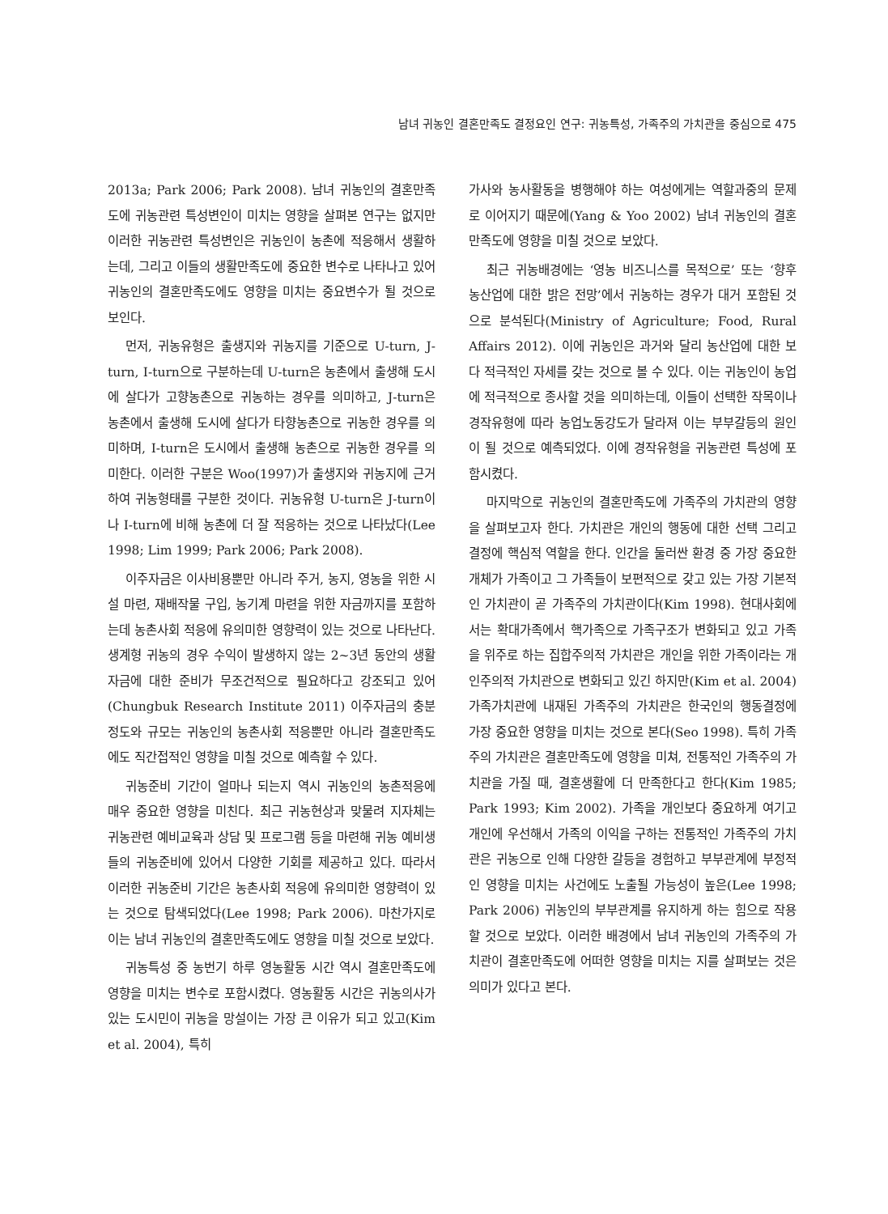남녀 귀농인 결혼만족도 결정요인 연구: 귀농특성, 가족주의 가치관을 중심으로 475
2013a; Park 2006; Park 2008). 남녀 귀농인의 결혼만족도에 귀농관련 특성변인이 미치는 영향을 살펴본 연구는 없지만 이러한 귀농관련 특성변인은 귀농인이 농촌에 적응해서 생활하는데, 그리고 이들의 생활만족도에 중요한 변수로 나타나고 있어 귀농인의 결혼만족도에도 영향을 미치는 중요변수가 될 것으로 보인다.
먼저, 귀농유형은 출생지와 귀농지를 기준으로 U-turn, J-turn, I-turn으로 구분하는데 U-turn은 농촌에서 출생해 도시에 살다가 고향농촌으로 귀농하는 경우를 의미하고, J-turn은 농촌에서 출생해 도시에 살다가 타향농촌으로 귀농한 경우를 의미하며, I-turn은 도시에서 출생해 농촌으로 귀농한 경우를 의미한다. 이러한 구분은 Woo(1997)가 출생지와 귀농지에 근거하여 귀농형태를 구분한 것이다. 귀농유형 U-turn은 J-turn이나 I-turn에 비해 농촌에 더 잘 적응하는 것으로 나타났다(Lee 1998; Lim 1999; Park 2006; Park 2008).
이주자금은 이사비용뿐만 아니라 주거, 농지, 영농을 위한 시설 마련, 재배작물 구입, 농기계 마련을 위한 자금까지를 포함하는데 농촌사회 적응에 유의미한 영향력이 있는 것으로 나타난다. 생계형 귀농의 경우 수익이 발생하지 않는 2~3년 동안의 생활자금에 대한 준비가 무조건적으로 필요하다고 강조되고 있어(Chungbuk Research Institute 2011) 이주자금의 충분정도와 규모는 귀농인의 농촌사회 적응뿐만 아니라 결혼만족도에도 직간접적인 영향을 미칠 것으로 예측할 수 있다.
귀농준비 기간이 얼마나 되는지 역시 귀농인의 농촌적응에 매우 중요한 영향을 미친다. 최근 귀농현상과 맞물려 지자체는 귀농관련 예비교육과 상담 및 프로그램 등을 마련해 귀농 예비생들의 귀농준비에 있어서 다양한 기회를 제공하고 있다. 따라서 이러한 귀농준비 기간은 농촌사회 적응에 유의미한 영향력이 있는 것으로 탐색되었다(Lee 1998; Park 2006). 마찬가지로 이는 남녀 귀농인의 결혼만족도에도 영향을 미칠 것으로 보았다.
귀농특성 중 농번기 하루 영농활동 시간 역시 결혼만족도에 영향을 미치는 변수로 포함시켰다. 영농활동 시간은 귀농의사가 있는 도시민이 귀농을 망설이는 가장 큰 이유가 되고 있고(Kim et al. 2004), 특히
가사와 농사활동을 병행해야 하는 여성에게는 역할과중의 문제로 이어지기 때문에(Yang & Yoo 2002) 남녀 귀농인의 결혼만족도에 영향을 미칠 것으로 보았다.
최근 귀농배경에는 ‘영농 비즈니스를 목적으로’ 또는 ‘향후 농산업에 대한 밝은 전망’에서 귀농하는 경우가 대거 포함된 것으로 분석된다(Ministry of Agriculture; Food, Rural Affairs 2012). 이에 귀농인은 과거와 달리 농산업에 대한 보다 적극적인 자세를 갖는 것으로 볼 수 있다. 이는 귀농인이 농업에 적극적으로 종사할 것을 의미하는데, 이들이 선택한 작목이나 경작유형에 따라 농업노동강도가 달라져 이는 부부갈등의 원인이 될 것으로 예측되었다. 이에 경작유형을 귀농관련 특성에 포함시켰다.
마지막으로 귀농인의 결혼만족도에 가족주의 가치관의 영향을 살펴보고자 한다. 가치관은 개인의 행동에 대한 선택 그리고 결정에 핵심적 역할을 한다. 인간을 둘러싼 환경 중 가장 중요한 개체가 가족이고 그 가족들이 보편적으로 갖고 있는 가장 기본적인 가치관이 곧 가족주의 가치관이다(Kim 1998). 현대사회에서는 확대가족에서 핵가족으로 가족구조가 변화되고 있고 가족을 위주로 하는 집합주의적 가치관은 개인을 위한 가족이라는 개인주의적 가치관으로 변화되고 있긴 하지만(Kim et al. 2004) 가족가치관에 내재된 가족주의 가치관은 한국인의 행동결정에 가장 중요한 영향을 미치는 것으로 본다(Seo 1998). 특히 가족주의 가치관은 결혼만족도에 영향을 미쳐, 전통적인 가족주의 가치관을 가질 때, 결혼생활에 더 만족한다고 한다(Kim 1985; Park 1993; Kim 2002). 가족을 개인보다 중요하게 여기고 개인에 우선해서 가족의 이익을 구하는 전통적인 가족주의 가치관은 귀농으로 인해 다양한 갈등을 경험하고 부부관계에 부정적인 영향을 미치는 사건에도 노출될 가능성이 높은(Lee 1998; Park 2006) 귀농인의 부부관계를 유지하게 하는 힘으로 작용할 것으로 보았다. 이러한 배경에서 남녀 귀농인의 가족주의 가치관이 결혼만족도에 어떠한 영향을 미치는 지를 살펴보는 것은 의미가 있다고 본다.